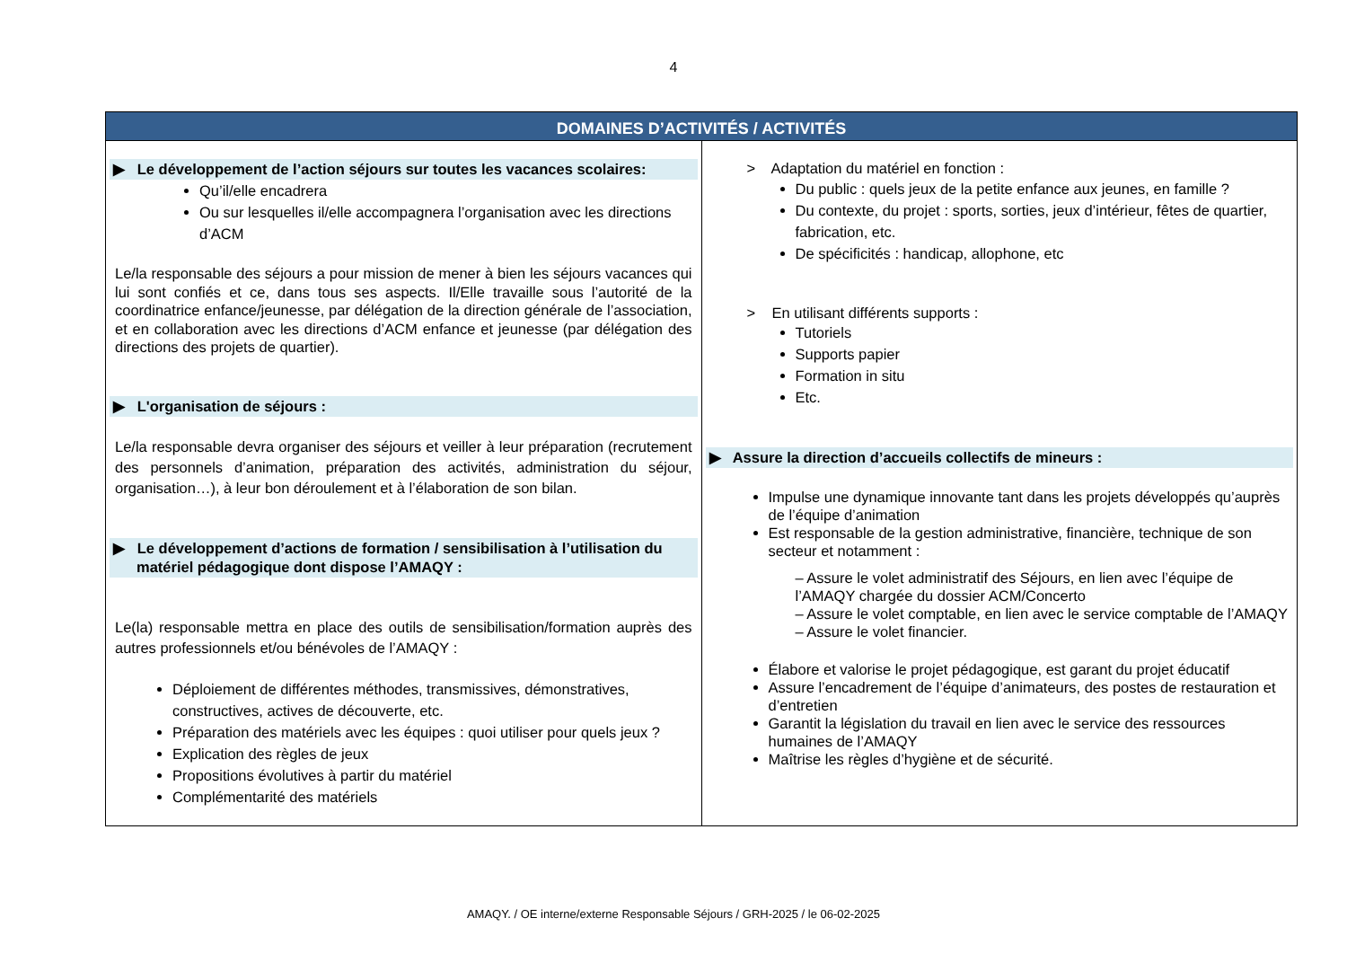4
| DOMAINES D’ACTIVITÉS / ACTIVITÉS | |
| --- | --- |
| ▶ Le développement de l’action séjours sur toutes les vacances scolaires: Qu’il/elle encadrera Ou sur lesquelles il/elle accompagnera l’organisation avec les directions d’ACM Le/la responsable des séjours a pour mission de mener à bien les séjours vacances qui lui sont confiés et ce, dans tous ses aspects. Il/Elle travaille sous l’autorité de la coordinatrice enfance/jeunesse, par délégation de la direction générale de l’association, et en collaboration avec les directions d’ACM enfance et jeunesse (par délégation des directions des projets de quartier). ▶ L'organisation de séjours : Le/la responsable devra organiser des séjours et veiller à leur préparation (recrutement des personnels d’animation, préparation des activités, administration du séjour, organisation…), à leur bon déroulement et à l’élaboration de son bilan. ▶ Le développement d’actions de formation / sensibilisation à l’utilisation du matériel pédagogique dont dispose l’AMAQY : Le(la) responsable mettra en place des outils de sensibilisation/formation auprès des autres professionnels et/ou bénévoles de l’AMAQY : Déploiement de différentes méthodes, transmissives, démonstratives, constructives, actives de découverte, etc. Préparation des matériels avec les équipes : quoi utiliser pour quels jeux ? Explication des règles de jeux Propositions évolutives à partir du matériel Complémentarité des matériels | > Adaptation du matériel en fonction : Du public : quels jeux de la petite enfance aux jeunes, en famille ? Du contexte, du projet : sports, sorties, jeux d’intérieur, fêtes de quartier, fabrication, etc. De spécificités : handicap, allophone, etc > En utilisant différents supports : Tutoriels Supports papier Formation in situ Etc. ▶ Assure la direction d’accueils collectifs de mineurs : Impulse une dynamique innovante tant dans les projets développés qu’auprès de l’équipe d’animation Est responsable de la gestion administrative, financière, technique de son secteur et notamment : – Assure le volet administratif des Séjours, en lien avec l’équipe de l’AMAQY chargée du dossier ACM/Concerto – Assure le volet comptable, en lien avec le service comptable de l’AMAQY – Assure le volet financier. Élabore et valorise le projet pédagogique, est garant du projet éducatif Assure l’encadrement de l’équipe d’animateurs, des postes de restauration et d’entretien Garantit la législation du travail en lien avec le service des ressources humaines de l’AMAQY Maîtrise les règles d’hygiène et de sécurité. |
AMAQY. / OE interne/externe Responsable Séjours / GRH-2025 / le 06-02-2025